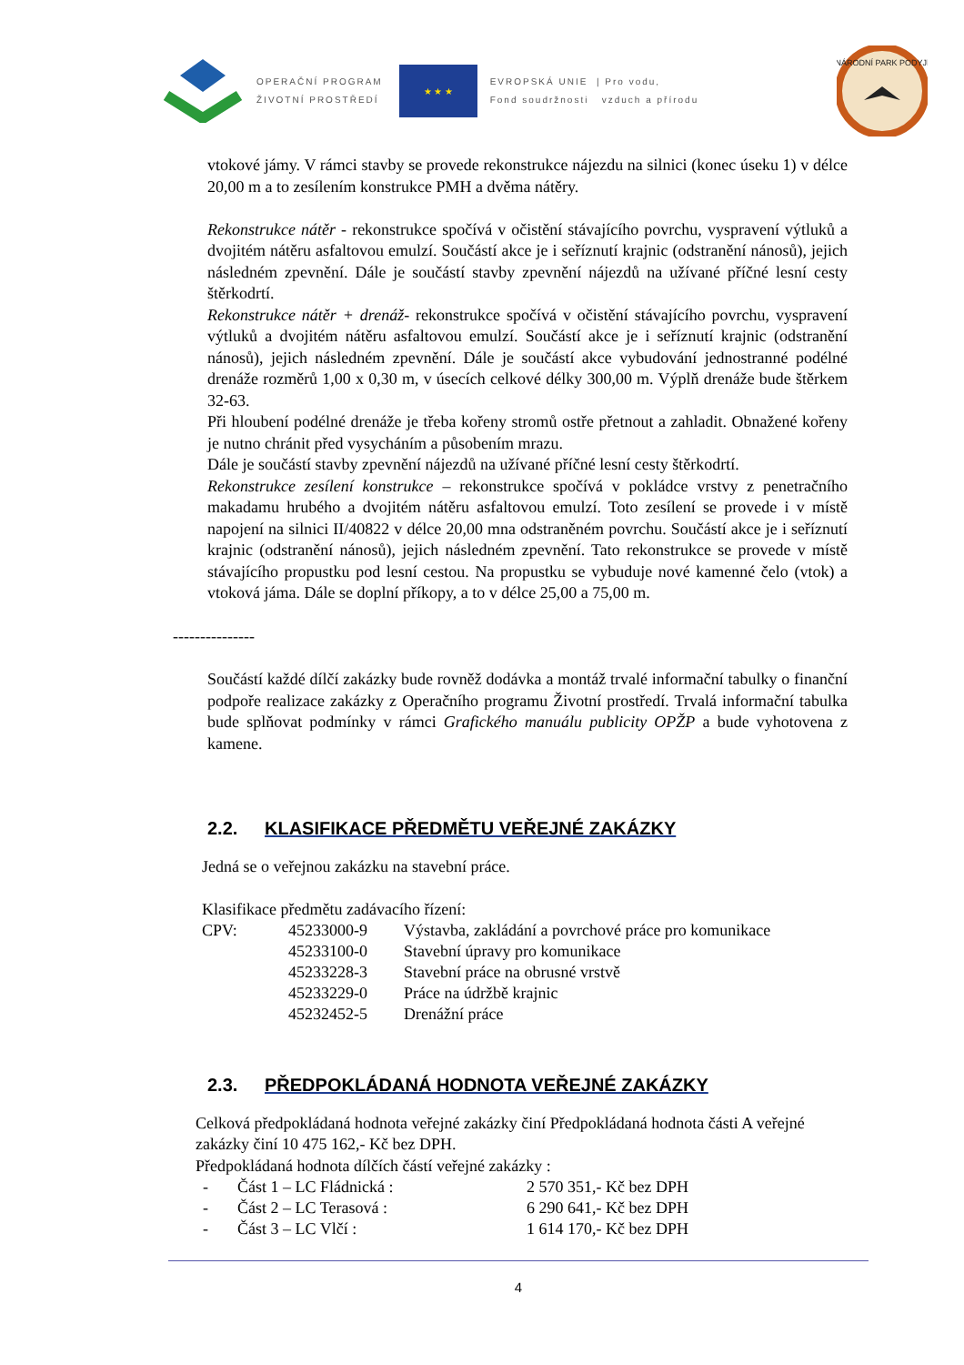OPERAČNÍ PROGRAM
ŽIVOTNÍ PROSTŘEDÍ
★ ★ ★
EVROPSKÁ UNIE | Pro vodu,
Fond soudržnosti vzduch a přírodu
NÁRODNÍ PARK PODYJÍ
vtokové jámy. V rámci stavby se provede rekonstrukce nájezdu na silnici (konec úseku 1) v délce 20,00 m a to zesílením konstrukce PMH a dvěma nátěry.
Rekonstrukce nátěr - rekonstrukce spočívá v očistění stávajícího povrchu, vyspravení výtluků a dvojitém nátěru asfaltovou emulzí. Součástí akce je i seříznutí krajnic (odstranění nánosů), jejich následném zpevnění. Dále je součástí stavby zpevnění nájezdů na užívané příčné lesní cesty štěrkodrtí.
Rekonstrukce nátěr + drenáž- rekonstrukce spočívá v očistění stávajícího povrchu, vyspravení výtluků a dvojitém nátěru asfaltovou emulzí. Součástí akce je i seříznutí krajnic (odstranění nánosů), jejich následném zpevnění. Dále je součástí akce vybudování jednostranné podélné drenáže rozměrů 1,00 x 0,30 m, v úsecích celkové délky 300,00 m. Výplň drenáže bude štěrkem 32-63.
Při hloubení podélné drenáže je třeba kořeny stromů ostře přetnout a zahladit. Obnažené kořeny je nutno chránit před vysycháním a působením mrazu.
Dále je součástí stavby zpevnění nájezdů na užívané příčné lesní cesty štěrkodrtí.
Rekonstrukce zesílení konstrukce – rekonstrukce spočívá v pokládce vrstvy z penetračního makadamu hrubého a dvojitém nátěru asfaltovou emulzí. Toto zesílení se provede i v místě napojení na silnici II/40822 v délce 20,00 mna odstraněném povrchu. Součástí akce je i seříznutí krajnic (odstranění nánosů), jejich následném zpevnění. Tato rekonstrukce se provede v místě stávajícího propustku pod lesní cestou. Na propustku se vybuduje nové kamenné čelo (vtok) a vtoková jáma. Dále se doplní příkopy, a to v délce 25,00 a 75,00 m.
---------------
Součástí každé dílčí zakázky bude rovněž dodávka a montáž trvalé informační tabulky o finanční podpoře realizace zakázky z Operačního programu Životní prostředí. Trvalá informační tabulka bude splňovat podmínky v rámci Grafického manuálu publicity OPŽP a bude vyhotovena z kamene.
2.2. KLASIFIKACE PŘEDMĚTU VEŘEJNÉ ZAKÁZKY
Jedná se o veřejnou zakázku na stavební práce.
Klasifikace předmětu zadávacího řízení:
| CPV: | 45233000-9 | Výstavba, zakládání a povrchové práce pro komunikace |
| | 45233100-0 | Stavební úpravy pro komunikace |
| | 45233228-3 | Stavební práce na obrusné vrstvě |
| | 45233229-0 | Práce na údržbě krajnic |
| | 45232452-5 | Drenážní práce |
2.3. PŘEDPOKLÁDANÁ HODNOTA VEŘEJNÉ ZAKÁZKY
Celková předpokládaná hodnota veřejné zakázky činí Předpokládaná hodnota části A veřejné zakázky činí 10 475 162,- Kč bez DPH.
Předpokládaná hodnota dílčích částí veřejné zakázky :
| - | Část 1 – LC Fládnická : | 2 570 351,- Kč bez DPH |
| - | Část 2 – LC Terasová : | 6 290 641,- Kč bez DPH |
| - | Část 3 – LC Vlčí : | 1 614 170,- Kč bez DPH |
4